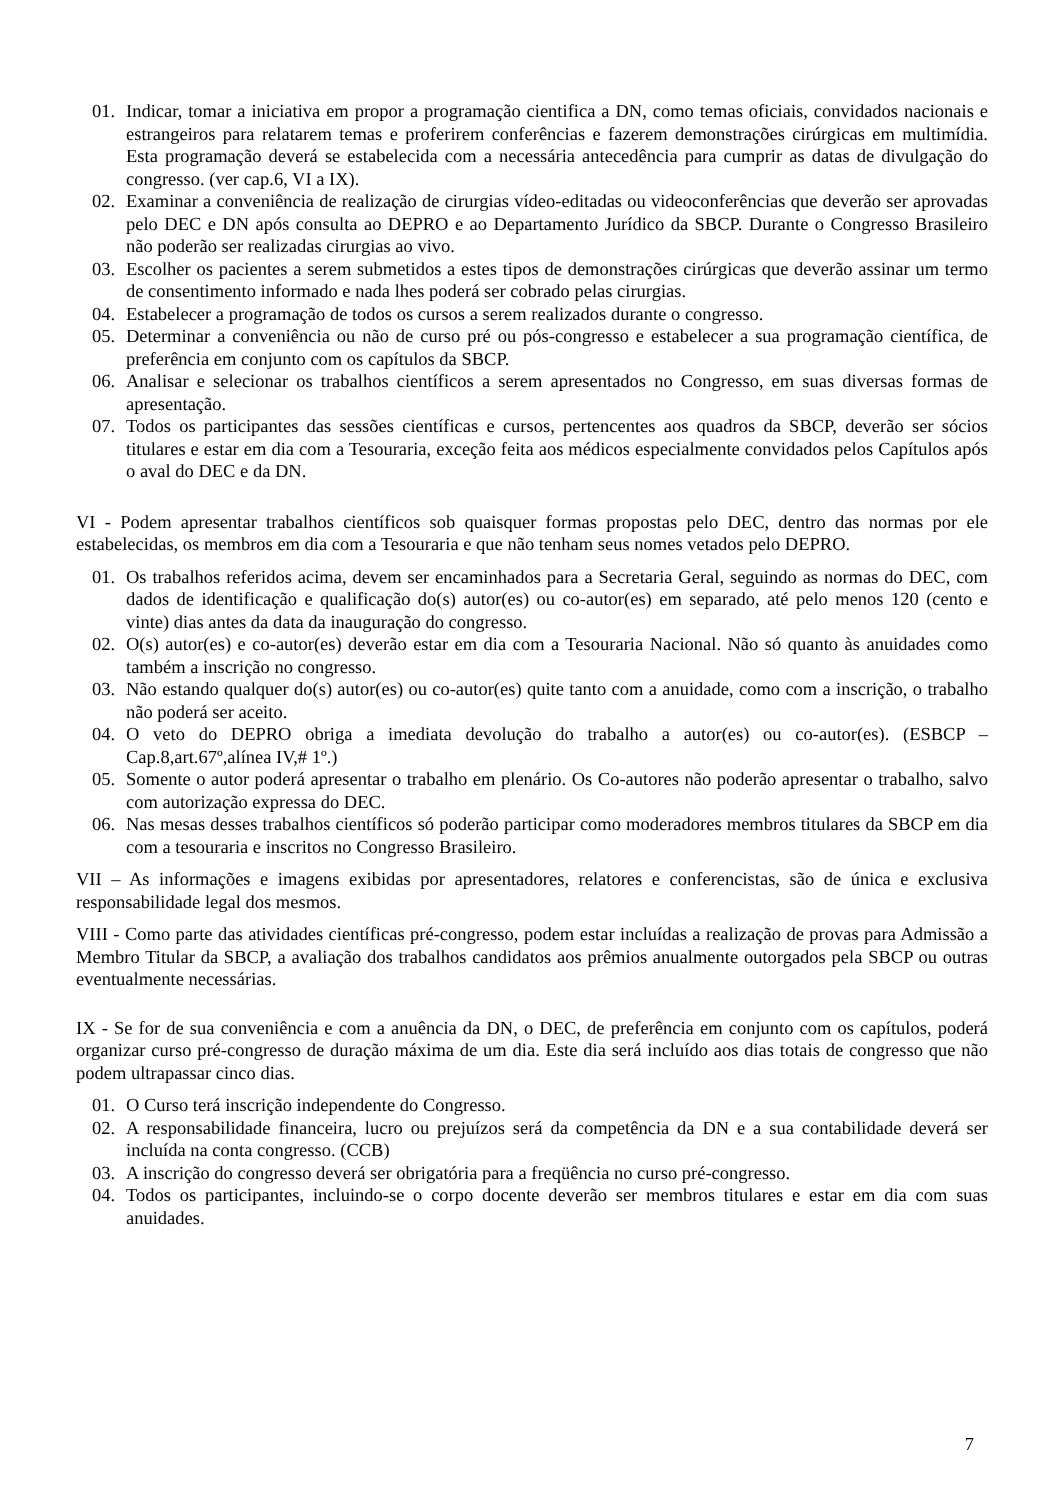01. Indicar, tomar a iniciativa em propor a programação cientifica a DN, como temas oficiais, convidados nacionais e estrangeiros para relatarem temas e proferirem conferências e fazerem demonstrações cirúrgicas em multimídia. Esta programação deverá se estabelecida com a necessária antecedência para cumprir as datas de divulgação do congresso. (ver cap.6, VI a IX).
02. Examinar a conveniência de realização de cirurgias vídeo-editadas ou videoconferências que deverão ser aprovadas pelo DEC e DN após consulta ao DEPRO e ao Departamento Jurídico da SBCP. Durante o Congresso Brasileiro não poderão ser realizadas cirurgias ao vivo.
03. Escolher os pacientes a serem submetidos a estes tipos de demonstrações cirúrgicas que deverão assinar um termo de consentimento informado e nada lhes poderá ser cobrado pelas cirurgias.
04. Estabelecer a programação de todos os cursos a serem realizados durante o congresso.
05. Determinar a conveniência ou não de curso pré ou pós-congresso e estabelecer a sua programação científica, de preferência em conjunto com os capítulos da SBCP.
06. Analisar e selecionar os trabalhos científicos a serem apresentados no Congresso, em suas diversas formas de apresentação.
07. Todos os participantes das sessões científicas e cursos, pertencentes aos quadros da SBCP, deverão ser sócios titulares e estar em dia com a Tesouraria, exceção feita aos médicos especialmente convidados pelos Capítulos após o aval do DEC e da DN.
VI - Podem apresentar trabalhos científicos sob quaisquer formas propostas pelo DEC, dentro das normas por ele estabelecidas, os membros em dia com a Tesouraria e que não tenham seus nomes vetados pelo DEPRO.
01. Os trabalhos referidos acima, devem ser encaminhados para a Secretaria Geral, seguindo as normas do DEC, com dados de identificação e qualificação do(s) autor(es) ou co-autor(es) em separado, até pelo menos 120 (cento e vinte) dias antes da data da inauguração do congresso.
02. O(s) autor(es) e co-autor(es) deverão estar em dia com a Tesouraria Nacional. Não só quanto às anuidades como também a inscrição no congresso.
03. Não estando qualquer do(s) autor(es) ou co-autor(es) quite tanto com a anuidade, como com a inscrição, o trabalho não poderá ser aceito.
04. O veto do DEPRO obriga a imediata devolução do trabalho a autor(es) ou co-autor(es). (ESBCP – Cap.8,art.67º,alínea IV,# 1º.)
05. Somente o autor poderá apresentar o trabalho em plenário. Os Co-autores não poderão apresentar o trabalho, salvo com autorização expressa do DEC.
06. Nas mesas desses trabalhos científicos só poderão participar como moderadores membros titulares da SBCP em dia com a tesouraria e inscritos no Congresso Brasileiro.
VII – As informações e imagens exibidas por apresentadores, relatores e conferencistas, são de única e exclusiva responsabilidade legal dos mesmos.
VIII - Como parte das atividades científicas pré-congresso, podem estar incluídas a realização de provas para Admissão a Membro Titular da SBCP, a avaliação dos trabalhos candidatos aos prêmios anualmente outorgados pela SBCP ou outras eventualmente necessárias.
IX - Se for de sua conveniência e com a anuência da DN, o DEC, de preferência em conjunto com os capítulos, poderá organizar curso pré-congresso de duração máxima de um dia. Este dia será incluído aos dias totais de congresso que não podem ultrapassar cinco dias.
01. O Curso terá inscrição independente do Congresso.
02. A responsabilidade financeira, lucro ou prejuízos será da competência da DN e a sua contabilidade deverá ser incluída na conta congresso. (CCB)
03. A inscrição do congresso deverá ser obrigatória para a freqüência no curso pré-congresso.
04. Todos os participantes, incluindo-se o corpo docente deverão ser membros titulares e estar em dia com suas anuidades.
7